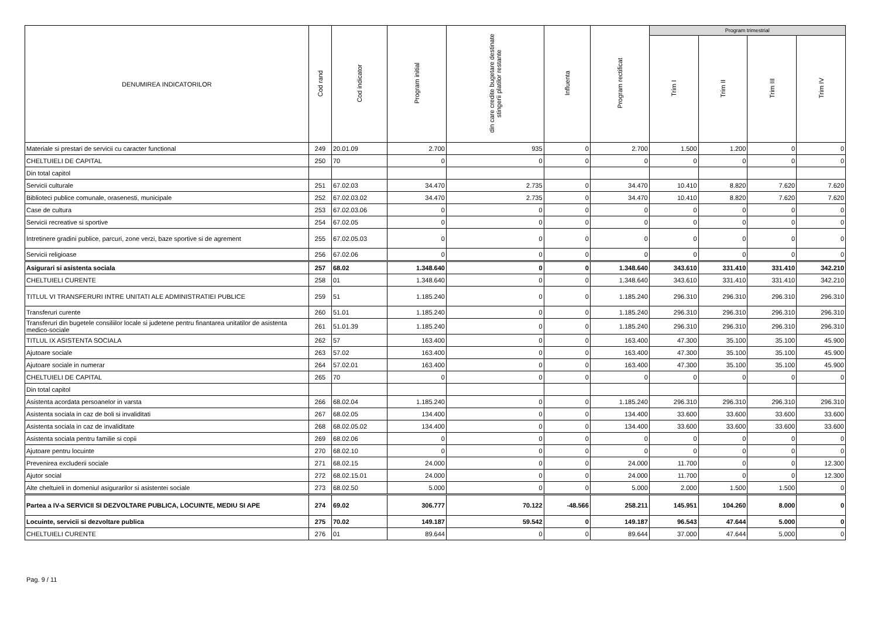| DENUMIREA INDICATORILOR | Cod rand | Cod indicator | Program initial | din care credite bugetare destinate stingerii platilor restante | Influenta | Program rectificat | Program trimestrial | | | |
| --- | --- | --- | --- | --- | --- | --- | --- | --- | --- | --- |
| | | | | | | | Trim I | Trim II | Trim III | Trim IV |
| Materiale si prestari de servicii cu caracter functional | 249 | 20.01.09 | 2.700 | 935 | 0 | 2.700 | 1.500 | 1.200 | 0 | 0 |
| CHELTUIELI DE CAPITAL | 250 | 70 | 0 | 0 | 0 | 0 | 0 | 0 | 0 | 0 |
| Din total capitol | | | | | | | | | | |
| Servicii culturale | 251 | 67.02.03 | 34.470 | 2.735 | 0 | 34.470 | 10.410 | 8.820 | 7.620 | 7.620 |
| Biblioteci publice comunale, orasenesti, municipale | 252 | 67.02.03.02 | 34.470 | 2.735 | 0 | 34.470 | 10.410 | 8.820 | 7.620 | 7.620 |
| Case de cultura | 253 | 67.02.03.06 | 0 | 0 | 0 | 0 | 0 | 0 | 0 | 0 |
| Servicii recreative si sportive | 254 | 67.02.05 | 0 | 0 | 0 | 0 | 0 | 0 | 0 | 0 |
| Intretinere gradini publice, parcuri, zone verzi, baze sportive si de agrement | 255 | 67.02.05.03 | 0 | 0 | 0 | 0 | 0 | 0 | 0 | 0 |
| Servicii religioase | 256 | 67.02.06 | 0 | 0 | 0 | 0 | 0 | 0 | 0 | 0 |
| Asigurari si asistenta sociala | 257 | 68.02 | 1.348.640 | 0 | 0 | 1.348.640 | 343.610 | 331.410 | 331.410 | 342.210 |
| CHELTUIELI CURENTE | 258 | 01 | 1.348.640 | 0 | 0 | 1.348.640 | 343.610 | 331.410 | 331.410 | 342.210 |
| TITLUL VI TRANSFERURI INTRE UNITATI ALE ADMINISTRATIEI PUBLICE | 259 | 51 | 1.185.240 | 0 | 0 | 1.185.240 | 296.310 | 296.310 | 296.310 | 296.310 |
| Transferuri curente | 260 | 51.01 | 1.185.240 | 0 | 0 | 1.185.240 | 296.310 | 296.310 | 296.310 | 296.310 |
| Transferuri din bugetele consiliilor locale si judetene pentru finantarea unitatilor de asistenta medico-sociale | 261 | 51.01.39 | 1.185.240 | 0 | 0 | 1.185.240 | 296.310 | 296.310 | 296.310 | 296.310 |
| TITLUL IX ASISTENTA SOCIALA | 262 | 57 | 163.400 | 0 | 0 | 163.400 | 47.300 | 35.100 | 35.100 | 45.900 |
| Ajutoare sociale | 263 | 57.02 | 163.400 | 0 | 0 | 163.400 | 47.300 | 35.100 | 35.100 | 45.900 |
| Ajutoare sociale in numerar | 264 | 57.02.01 | 163.400 | 0 | 0 | 163.400 | 47.300 | 35.100 | 35.100 | 45.900 |
| CHELTUIELI DE CAPITAL | 265 | 70 | 0 | 0 | 0 | 0 | 0 | 0 | 0 | 0 |
| Din total capitol | | | | | | | | | | |
| Asistenta acordata persoanelor in varsta | 266 | 68.02.04 | 1.185.240 | 0 | 0 | 1.185.240 | 296.310 | 296.310 | 296.310 | 296.310 |
| Asistenta sociala in caz de boli si invaliditati | 267 | 68.02.05 | 134.400 | 0 | 0 | 134.400 | 33.600 | 33.600 | 33.600 | 33.600 |
| Asistenta sociala in caz de invaliditate | 268 | 68.02.05.02 | 134.400 | 0 | 0 | 134.400 | 33.600 | 33.600 | 33.600 | 33.600 |
| Asistenta sociala pentru familie si copii | 269 | 68.02.06 | 0 | 0 | 0 | 0 | 0 | 0 | 0 | 0 |
| Ajutoare pentru locuinte | 270 | 68.02.10 | 0 | 0 | 0 | 0 | 0 | 0 | 0 | 0 |
| Prevenirea excluderii sociale | 271 | 68.02.15 | 24.000 | 0 | 0 | 24.000 | 11.700 | 0 | 0 | 12.300 |
| Ajutor social | 272 | 68.02.15.01 | 24.000 | 0 | 0 | 24.000 | 11.700 | 0 | 0 | 12.300 |
| Alte cheltuieli in domeniul asigurarilor si asistentei sociale | 273 | 68.02.50 | 5.000 | 0 | 0 | 5.000 | 2.000 | 1.500 | 1.500 | 0 |
| Partea a IV-a SERVICII SI DEZVOLTARE PUBLICA, LOCUINTE, MEDIU SI APE | 274 | 69.02 | 306.777 | 70.122 | -48.566 | 258.211 | 145.951 | 104.260 | 8.000 | 0 |
| Locuinte, servicii si dezvoltare publica | 275 | 70.02 | 149.187 | 59.542 | 0 | 149.187 | 96.543 | 47.644 | 5.000 | 0 |
| CHELTUIELI CURENTE | 276 | 01 | 89.644 | 0 | 0 | 89.644 | 37.000 | 47.644 | 5.000 | 0 |
Pag. 9 / 11